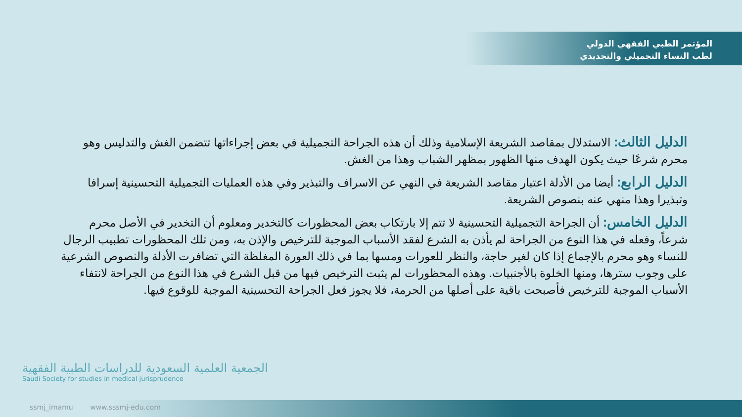المؤتمر الطبي الفقهي الدولي
لطب النساء التجميلي والتجديدي
الدليل الثالث: الاستدلال بمقاصد الشريعة الإسلامية وذلك أن هذه الجراحة التجميلية في بعض إجراءاتها تتضمن الغش والتدليس وهو محرم شرعًا حيث يكون الهدف منها الظهور بمظهر الشباب وهذا من الغش.
الدليل الرابع: أيضا من الأدلة اعتبار مقاصد الشريعة في النهي عن الاسراف والتبذير وفي هذه العمليات التجميلية التحسينية إسرافا وتبذيرا وهذا منهي عنه بنصوص الشريعة.
الدليل الخامس: أن الجراحة التجميلية التحسينية لا تتم إلا بارتكاب بعض المحظورات كالتخدير ومعلوم أن التخدير في الأصل محرم شرعاً، وفعله في هذا النوع من الجراحة لم يأذن به الشرع لفقد الأسباب الموجبة للترخيص والإذن به، ومن تلك المحظورات تطبيب الرجال للنساء وهو محرم بالإجماع إذا كان لغير حاجة، والنظر للعورات ومسها بما في ذلك العورة المغلظة التي تضافرت الأدلة والنصوص الشرعية على وجوب سترها، ومنها الخلوة بالأجنبيات. وهذه المحظورات لم يثبت الترخيص فيها من قبل الشرع في هذا النوع من الجراحة لانتفاء الأسباب الموجبة للترخيص فأصبحت باقية على أصلها من الحرمة، فلا يجوز فعل الجراحة التحسينية الموجبة للوقوع فيها.
الجمعية العلمية السعودية للدراسات الطبية الفقهية
Saudi Society for studies in medical jurisprudence
ssmj_imamu www.sssmj-edu.com